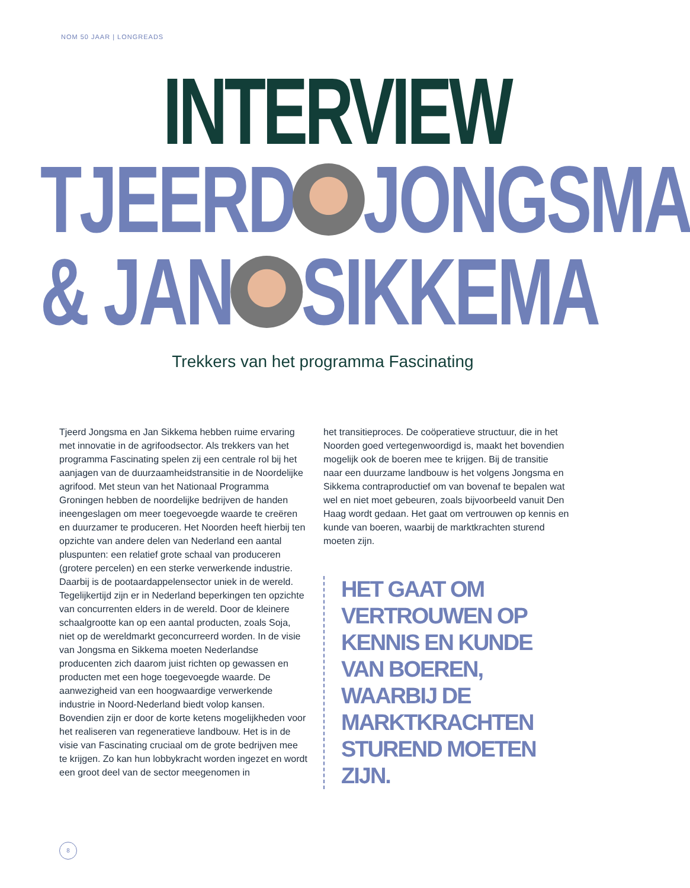NOM 50 JAAR | LONGREADS
INTERVIEW
TJEERD JONGSMA
& JAN SIKKEMA
Trekkers van het programma Fascinating
Tjeerd Jongsma en Jan Sikkema hebben ruime ervaring met innovatie in de agrifoodsector. Als trekkers van het programma Fascinating spelen zij een centrale rol bij het aanjagen van de duurzaamheidstransitie in de Noordelijke agrifood. Met steun van het Nationaal Programma Groningen hebben de noordelijke bedrijven de handen ineengeslagen om meer toegevoegde waarde te creëren en duurzamer te produceren. Het Noorden heeft hierbij ten opzichte van andere delen van Nederland een aantal pluspunten: een relatief grote schaal van produceren (grotere percelen) en een sterke verwerkende industrie. Daarbij is de pootaardappelensector uniek in de wereld. Tegelijkertijd zijn er in Nederland beperkingen ten opzichte van concurrenten elders in de wereld. Door de kleinere schaalgrootte kan op een aantal producten, zoals Soja, niet op de wereldmarkt geconcurreerd worden. In de visie van Jongsma en Sikkema moeten Nederlandse producenten zich daarom juist richten op gewassen en producten met een hoge toegevoegde waarde. De aanwezigheid van een hoogwaardige verwerkende industrie in Noord-Nederland biedt volop kansen. Bovendien zijn er door de korte ketens mogelijkheden voor het realiseren van regeneratieve landbouw. Het is in de visie van Fascinating cruciaal om de grote bedrijven mee te krijgen. Zo kan hun lobbykracht worden ingezet en wordt een groot deel van de sector meegenomen in
het transitieproces. De coöperatieve structuur, die in het Noorden goed vertegenwoordigd is, maakt het bovendien mogelijk ook de boeren mee te krijgen. Bij de transitie naar een duurzame landbouw is het volgens Jongsma en Sikkema contraproductief om van bovenaf te bepalen wat wel en niet moet gebeuren, zoals bijvoorbeeld vanuit Den Haag wordt gedaan. Het gaat om vertrouwen op kennis en kunde van boeren, waarbij de marktkrachten sturend moeten zijn.
HET GAAT OM VERTROUWEN OP KENNIS EN KUNDE VAN BOEREN, WAARBIJ DE MARKTKRACHTEN STUREND MOETEN ZIJN.
8